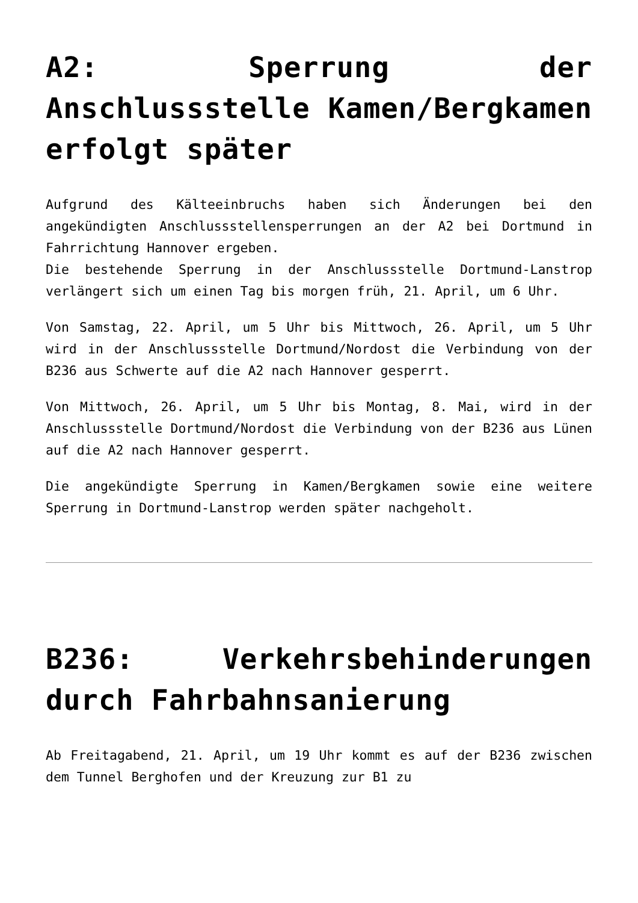A2: Sperrung der Anschlussstelle Kamen/Bergkamen erfolgt später
Aufgrund des Kälteeinbruchs haben sich Änderungen bei den angekündigten Anschlussstellensperrungen an der A2 bei Dortmund in Fahrrichtung Hannover ergeben.
Die bestehende Sperrung in der Anschlussstelle Dortmund-Lanstrop verlängert sich um einen Tag bis morgen früh, 21. April, um 6 Uhr.
Von Samstag, 22. April, um 5 Uhr bis Mittwoch, 26. April, um 5 Uhr wird in der Anschlussstelle Dortmund/Nordost die Verbindung von der B236 aus Schwerte auf die A2 nach Hannover gesperrt.
Von Mittwoch, 26. April, um 5 Uhr bis Montag, 8. Mai, wird in der Anschlussstelle Dortmund/Nordost die Verbindung von der B236 aus Lünen auf die A2 nach Hannover gesperrt.
Die angekündigte Sperrung in Kamen/Bergkamen sowie eine weitere Sperrung in Dortmund-Lanstrop werden später nachgeholt.
B236: Verkehrsbehinderungen durch Fahrbahnsanierung
Ab Freitagabend, 21. April, um 19 Uhr kommt es auf der B236 zwischen dem Tunnel Berghofen und der Kreuzung zur B1 zu